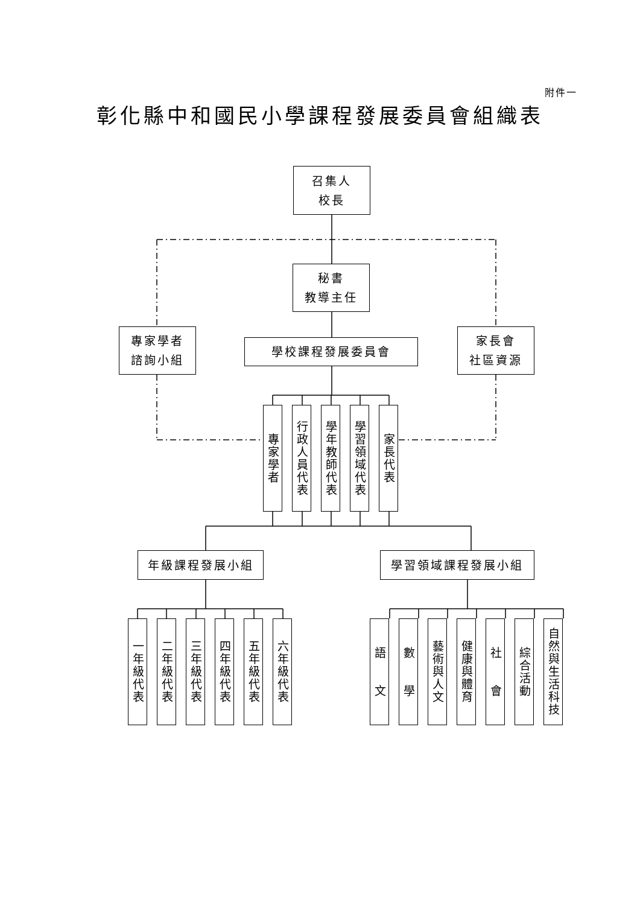附件一
彰化縣中和國民小學課程發展委員會組織表
召集人
校長
秘書
教導主任
專家學者
諮詢小組
學校課程發展委員會
家長會
社區資源
專家學者
行政人員代表
學年教師代表
學習領域代表
家長代表
年級課程發展小組 學習領域課程發展小組
一年級代表
二年級代表
三年級代表
四年級代表
五年級代表
六年級代表
語　　文
數　　學
藝術與人文
健康與體育
社　　會
綜合活動
自然與生活科技